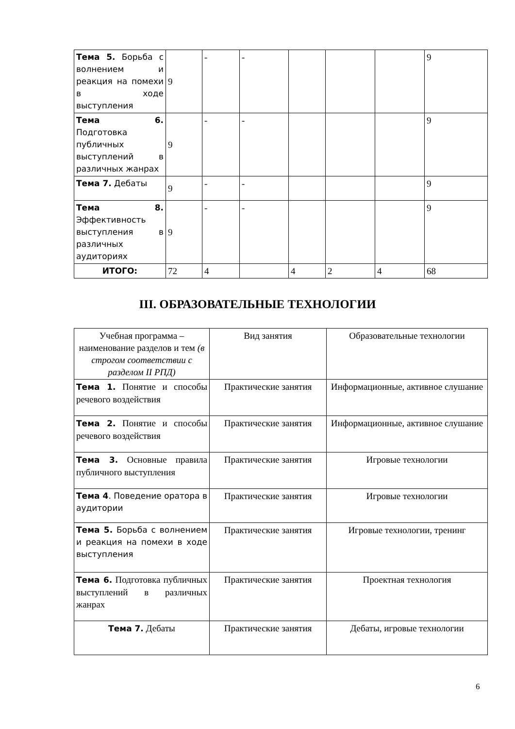| Тема 5. Борьба с волнением и реакция на помехи в ходе выступления | 9 | - | - | | | | 9 |
| Тема 6. Подготовка публичных выступлений в различных жанрах | 9 | - | - | | | | 9 |
| Тема 7. Дебаты | 9 | - | - | | | | 9 |
| Тема 8. Эффективность выступления в различных аудиториях | 9 | - | - | | | | 9 |
| ИТОГО: | 72 | 4 | | 4 | 2 | 4 | 68 |
III. ОБРАЗОВАТЕЛЬНЫЕ ТЕХНОЛОГИИ
| Учебная программа – наименование разделов и тем (в строгом соответствии с разделом II РПД) | Вид занятия | Образовательные технологии |
| Тема 1. Понятие и способы речевого воздействия | Практические занятия | Информационные, активное слушание |
| Тема 2. Понятие и способы речевого воздействия | Практические занятия | Информационные, активное слушание |
| Тема 3. Основные правила публичного выступления | Практические занятия | Игровые технологии |
| Тема 4 . Поведение оратора в аудитории | Практические занятия | Игровые технологии |
| Тема 5. Борьба с волнением и реакция на помехи в ходе выступления | Практические занятия | Игровые технологии, тренинг |
| Тема 6. Подготовка публичных выступлений в различных жанрах | Практические занятия | Проектная технология |
| Тема 7. Дебаты | Практические занятия | Дебаты, игровые технологии |
6